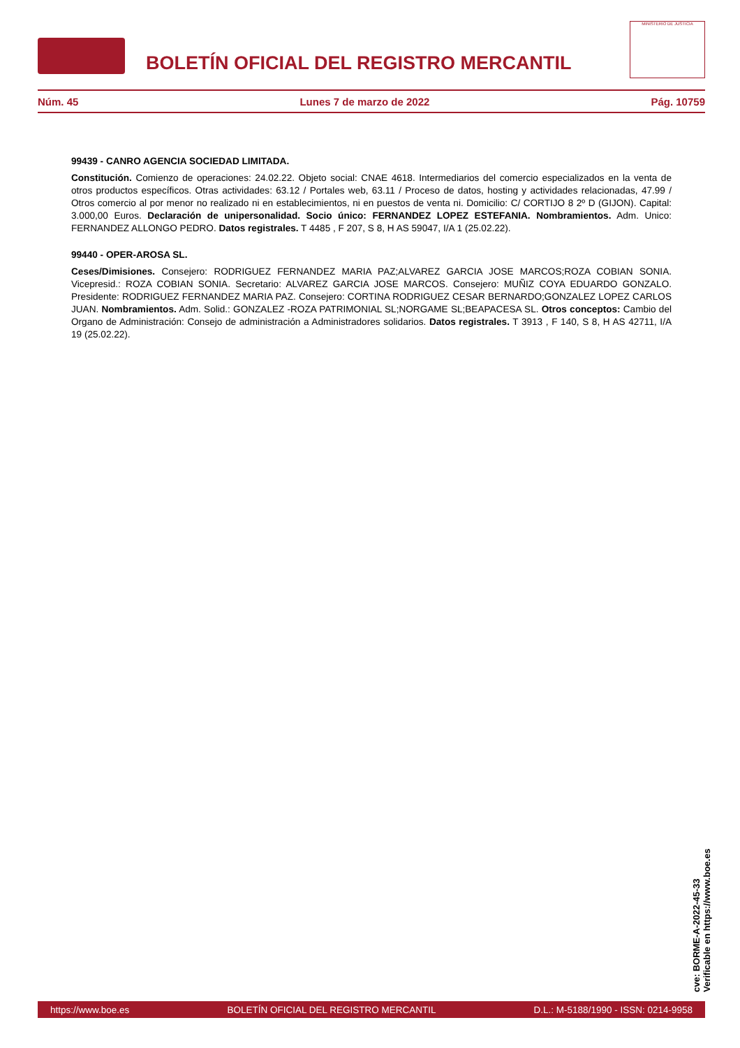BOLETÍN OFICIAL DEL REGISTRO MERCANTIL
MINISTERIO DE JUSTICIA
Núm. 45 Lunes 7 de marzo de 2022 Pág. 10759
99439 - CANRO AGENCIA SOCIEDAD LIMITADA.
Constitución. Comienzo de operaciones: 24.02.22. Objeto social: CNAE 4618. Intermediarios del comercio especializados en la venta de otros productos específicos. Otras actividades: 63.12 / Portales web, 63.11 / Proceso de datos, hosting y actividades relacionadas, 47.99 / Otros comercio al por menor no realizado ni en establecimientos, ni en puestos de venta ni. Domicilio: C/ CORTIJO 8 2º D (GIJON). Capital: 3.000,00 Euros. Declaración de unipersonalidad. Socio único: FERNANDEZ LOPEZ ESTEFANIA. Nombramientos. Adm. Unico: FERNANDEZ ALLONGO PEDRO. Datos registrales. T 4485 , F 207, S 8, H AS 59047, I/A 1 (25.02.22).
99440 - OPER-AROSA SL.
Ceses/Dimisiones. Consejero: RODRIGUEZ FERNANDEZ MARIA PAZ;ALVAREZ GARCIA JOSE MARCOS;ROZA COBIAN SONIA. Vicepresid.: ROZA COBIAN SONIA. Secretario: ALVAREZ GARCIA JOSE MARCOS. Consejero: MUÑIZ COYA EDUARDO GONZALO. Presidente: RODRIGUEZ FERNANDEZ MARIA PAZ. Consejero: CORTINA RODRIGUEZ CESAR BERNARDO;GONZALEZ LOPEZ CARLOS JUAN. Nombramientos. Adm. Solid.: GONZALEZ -ROZA PATRIMONIAL SL;NORGAME SL;BEAPACESA SL. Otros conceptos: Cambio del Organo de Administración: Consejo de administración a Administradores solidarios. Datos registrales. T 3913 , F 140, S 8, H AS 42711, I/A 19 (25.02.22).
cve: BORME-A-2022-45-33
Verificable en https://www.boe.es
https://www.boe.es BOLETÍN OFICIAL DEL REGISTRO MERCANTIL D.L.: M-5188/1990 - ISSN: 0214-9958